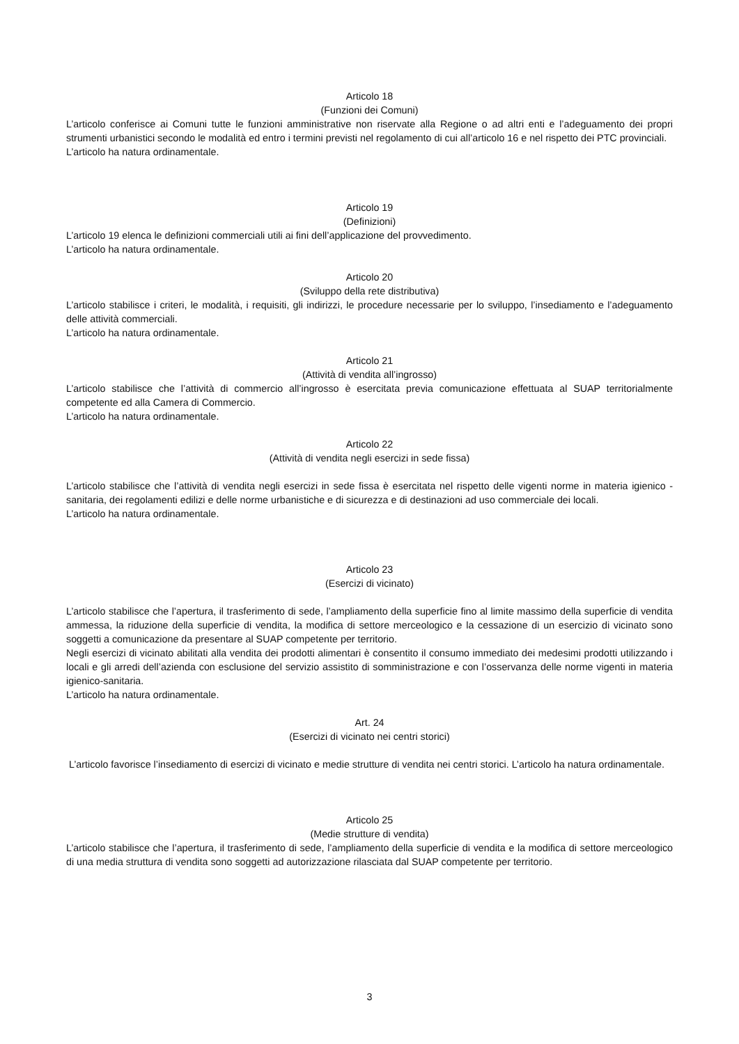Articolo 18
(Funzioni dei Comuni)
L’articolo conferisce ai Comuni tutte le funzioni amministrative non riservate alla Regione o ad altri enti e l’adeguamento dei propri strumenti urbanistici secondo le modalità ed entro i termini previsti nel regolamento di cui all’articolo 16 e nel rispetto dei PTC provinciali.
L’articolo ha natura ordinamentale.
Articolo 19
(Definizioni)
L’articolo 19 elenca le definizioni commerciali utili ai fini dell’applicazione del provvedimento.
L’articolo ha natura ordinamentale.
Articolo 20
(Sviluppo della rete distributiva)
L’articolo stabilisce i criteri, le modalità, i requisiti, gli indirizzi, le procedure necessarie per lo sviluppo, l’insediamento e l’adeguamento delle attività commerciali.
L’articolo ha natura ordinamentale.
Articolo 21
(Attività di vendita all’ingrosso)
L’articolo stabilisce che l’attività di commercio all’ingrosso è esercitata previa comunicazione effettuata al SUAP territorialmente competente ed alla Camera di Commercio.
L’articolo ha natura ordinamentale.
Articolo 22
(Attività di vendita negli esercizi in sede fissa)
L’articolo stabilisce che l’attività di vendita negli esercizi in sede fissa è esercitata nel rispetto delle vigenti norme in materia igienico - sanitaria, dei regolamenti edilizi e delle norme urbanistiche e di sicurezza e di destinazioni ad uso commerciale dei locali.
L’articolo ha natura ordinamentale.
Articolo 23
(Esercizi di vicinato)
L’articolo stabilisce che l’apertura, il trasferimento di sede, l’ampliamento della superficie fino al limite massimo della superficie di vendita ammessa, la riduzione della superficie di vendita, la modifica di settore merceologico e la cessazione di un esercizio di vicinato sono soggetti a comunicazione da presentare al SUAP competente per territorio.
Negli esercizi di vicinato abilitati alla vendita dei prodotti alimentari è consentito il consumo immediato dei medesimi prodotti utilizzando i locali e gli arredi dell’azienda con esclusione del servizio assistito di somministrazione e con l’osservanza delle norme vigenti in materia igienico-sanitaria.
L’articolo ha natura ordinamentale.
Art. 24
(Esercizi di vicinato nei centri storici)
L’articolo favorisce l’insediamento di esercizi di vicinato e medie strutture di vendita nei centri storici. L’articolo ha natura ordinamentale.
Articolo 25
(Medie strutture di vendita)
L’articolo stabilisce che l’apertura, il trasferimento di sede, l’ampliamento della superficie di vendita e la modifica di settore merceologico di una media struttura di vendita sono soggetti ad autorizzazione rilasciata dal SUAP competente per territorio.
3